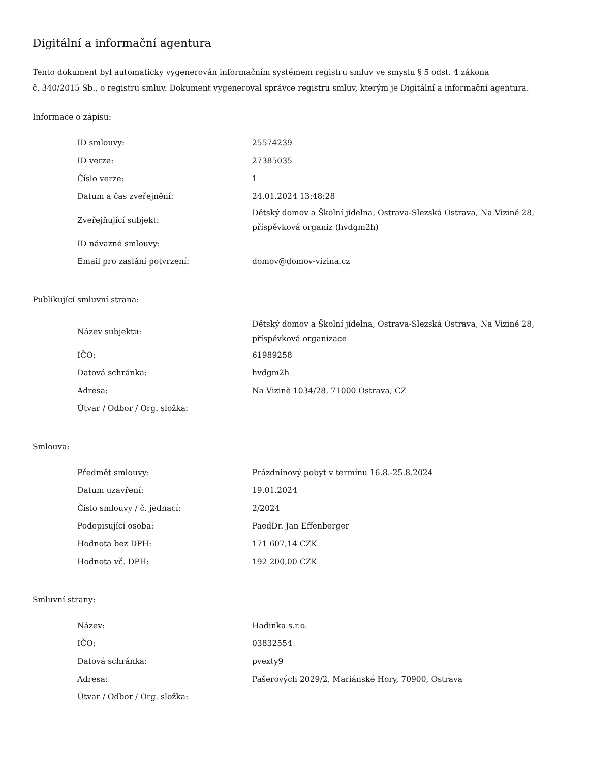Digitální a informační agentura
Tento dokument byl automaticky vygenerován informačním systémem registru smluv ve smyslu § 5 odst. 4 zákona
č. 340/2015 Sb., o registru smluv. Dokument vygeneroval správce registru smluv, kterým je Digitální a informační agentura.
Informace o zápisu:
| ID smlouvy: | 25574239 |
| ID verze: | 27385035 |
| Číslo verze: | 1 |
| Datum a čas zveřejnění: | 24.01.2024 13:48:28 |
| Zveřejňující subjekt: | Dětský domov a Školní jídelna, Ostrava-Slezská Ostrava, Na Vizině 28, příspěvková organiz (hvdgm2h) |
| ID návazné smlouvy: | |
| Email pro zaslání potvrzení: | domov@domov-vizina.cz |
Publikující smluvní strana:
| Název subjektu: | Dětský domov a Školní jídelna, Ostrava-Slezská Ostrava, Na Vizině 28, příspěvková organizace |
| IČO: | 61989258 |
| Datová schránka: | hvdgm2h |
| Adresa: | Na Vizině 1034/28, 71000 Ostrava, CZ |
| Útvar / Odbor / Org. složka: | |
Smlouva:
| Předmět smlouvy: | Prázdninový pobyt v termínu 16.8.-25.8.2024 |
| Datum uzavření: | 19.01.2024 |
| Číslo smlouvy / č. jednací: | 2/2024 |
| Podepisující osoba: | PaedDr. Jan Effenberger |
| Hodnota bez DPH: | 171 607,14 CZK |
| Hodnota vč. DPH: | 192 200,00 CZK |
Smluvní strany:
| Název: | Hadinka s.r.o. |
| IČO: | 03832554 |
| Datová schránka: | pvexty9 |
| Adresa: | Pašerových 2029/2, Mariánské Hory, 70900, Ostrava |
| Útvar / Odbor / Org. složka: | |